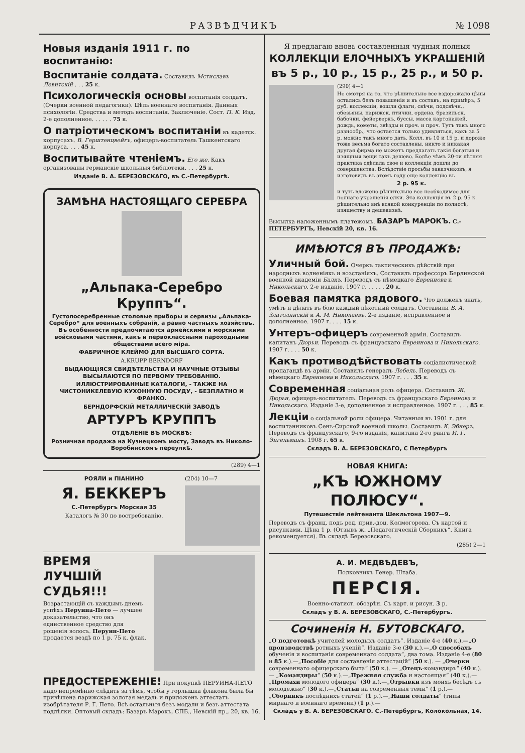РАЗВѢДЧИКЪ № 1098
Новыя изданія 1911 г. по воспитанію:
Воспитаніе солдата. Составилъ Мстиславъ Левитскій . . . 25 к.
Психологическія основы воспитанія солдатъ. (Очерки военной педагогики). Цѣль военнаго воспитанія. Данныя психологіи. Средства и методъ воспитанія. Заключеніе. Сост. П. К. Изд. 2-е дополненное. . . . . . 75 к.
О патріотическомъ воспитаніи въ кадетск. корпусахъ. В. Герштенцвейгъ, офицеръ-воспитатель Ташкентскаго корпуса. . . . 45 к.
Воспитывайте чтеніемъ. Его же. Какъ организованы германскіе школьныя библіотеки. . . . 25 к.
Изданіе В. А. БЕРЕЗОВСКАГО, въ С.-Петербургѣ.
ЗАМѢНА НАСТОЯЩАГО СЕРЕБРА
„Альпака-Серебро Круппъ“.
Густопосеребренные столовые приборы и сервизы „Альпака-Серебро“ для военныхъ собраній, а равно частныхъ хозяйствъ. Въ особенности предпочитаются армейскими и морскими войсковыми частями, какъ и первоклассными пароходными обществами всего міра.
ФАБРИЧНОЕ КЛЕЙМО ДЛЯ ВЫСШАГО СОРТА.
A.KRUPP BERNDORF
ВЫДАЮЩІЯСЯ СВИДѢТЕЛЬСТВА И НАУЧНЫЕ ОТЗЫВЫ ВЫСЫЛАЮТСЯ ПО ПЕРВОМУ ТРЕБОВАНІЮ.
ИЛЛЮСТРИРОВАННЫЕ КАТАЛОГИ, - ТАКЖЕ НА ЧИСТОНИКЕЛЕВУЮ КУХОННУЮ ПОСУДУ, - БЕЗПЛАТНО И ФРАНКО.
БЕРНДОРФСКІЙ МЕТАЛЛИЧЕСКІЙ ЗАВОДЪ
АРТУРЪ КРУППЪ
ОТДѢЛЕНІЕ ВЪ МОСКВѢ:
Розничная продажа на Кузнецкомъ мосту, Заводъ въ Николо-Воробинскомъ переулкѣ.
(289) 4—1
РОЯЛИ и ПІАНИНО
Я. БЕККЕРЪ
С.-Петербургъ Морская 35
Каталогъ № 30 по востребованію.
(204) 10—7
ВРЕМЯ ЛУЧШІЙ СУДЬЯ!!!
Возрастающій съ каждымъ днемъ успѣхъ Перуина-Пето — лучшее доказательство, что онъ единственное средство для рощенія волосъ. Перуин-Пето продается вездѣ по 1 р. 75 к. флак.
ПРЕДОСТЕРЕЖЕНІЕ! При покупкѣ ПЕРУИНА-ПЕТО надо непремѣнно слѣдить за тѣмъ, чтобы у горлышка флакона была бы привѣшена парижская золотая медаль и приложенъ аттестатъ изобрѣтателя Р. Г. Пето. Всѣ остальныя безъ модали и безъ аттестата подлѣлки. Оптовый складъ: Базаръ Марокъ, СПБ., Невскій пр., 20, кв. 16.
Я предлагаю вновь составленныя чудныя полныя
КОЛЛЕКЦІИ ЕЛОЧНЫХЪ УКРАШЕНІЙ
въ 5 р., 10 р., 15 р., 25 р., и 50 р.
(290) 4—1
Не смотря на то, что рѣшительно все вздорожало цѣны остались безъ повышенія и въ составъ, на примѣръ, 5 руб. коллекціи, вошли флаги, свѣчи, подсвѣчн., обезьяны, парижск. птички, ордена, бразильск. бабочки, фейерверкъ, буссы, масса картонажей, дождь, кометы, звѣзды и проч. и проч. Тутъ такъ много разнообр., что остается только удивляться, какъ за 5 р. можно такъ много дать. Колл. въ 10 и 15 р. и дороже тоже весьма богато составлены, никто и никакая другая фирма не можетъ предлагать такія богатыя и изящныя вещи такъ дешево. Болѣе чѣмъ 20-ти лѣтняя практика сдѣлала свое и коллекціи дошли до совершенства. Вслѣдствіе просьбы заказчиковъ, я изготовилъ въ этомъ году еще коллекцію въ
2 р. 95 к.
и тутъ вложено рѣшительно все необходимое для полнаго украшенія елки. Эта коллекція въ 2 р. 95 к. рѣшительно внѣ всякой конкуренціи по полнотѣ, изяществу и дешевизнѣ.
Высылка наложеннымъ платежомъ. БАЗАРЪ МАРОКЪ. С.-ПЕТЕРБУРГЪ, Невскій 20, кв. 16.
ИМѢЮТСЯ ВЪ ПРОДАЖѢ:
Уличный бой. Очеркъ тактическихъ дѣйствій при народныхъ волненіяхъ и возстаніяхъ. Составилъ профессоръ Берлинской военной академіи Балкъ. Переводъ съ нѣмецкаго Евреинова и Никольскаго. 2-е изданіе. 1907 г. . . . . . 20 к.
Боевая памятка рядового. Что долженъ знать, умѣть и дѣлать въ бою каждый пѣхотный солдатъ. Составили В. А. Златолинскій и А. М. Николаевъ. 2-е изданіе, исправленное и дополненное. 1907 г. . . . 15 к.
Унтеръ-офицеръ современной арміи. Составилъ капитанъ Дюрьи. Переводъ съ французскаго Евреинова и Никольскаго. 1907 г. . . . 50 к.
Какъ противодѣйствовать соціалистической пропагандѣ въ арміи. Составилъ генералъ Лебель. Переводъ съ нѣмецкаго Евреинова и Никольскаго. 1907 г. . . . 35 к.
Современная соціальная роль офицера. Составилъ Ж. Дюрьи, офицеръ-воспитатель. Переводъ съ французскаго Евреинова и Никольскаго. Изданіе 3-е, дополненное и исправленное. 1907 г. . . . 85 к.
Лекціи о соціальной роли офицера. Читанныя въ 1901 г. для воспитанниковъ Сенъ-Сирской военной школы. Составилъ К. Эбнеръ. Переводъ съ французскаго, 9-го изданія, капитана 2-го ранга И. Г. Энгельманъ. 1908 г. 65 к.
Складъ В. А. БЕРЕЗОВСКАГО, С Петербургъ
НОВАЯ КНИГА:
„КЪ ЮЖНОМУ ПОЛЮСУ“.
Путешествіе лейтенанта Шекльтона 1907—9.
Переводъ съ франц. подъ ред. прив.-доц. Колмогорова. Съ картой и рисунками. Цѣна 1 р. (Отзывъ ж. „Педагогическій Сборникъ“. Книга рекомендуется). Въ складѣ Березовскаго.
(285) 2—1
А. И. МЕДВѢДЕВЪ,
Полковникъ Генер. Штаба.
ПЕРСІЯ.
Военно-статист. обозрѣн. Съ карт. и рисун. 3 р.
Складъ у В. А. БЕРЕЗОВСКАГО, С.-Петербургъ.
Сочиненія Н. БУТОВСКАГО.
„О подготовкѣ учителей молодыхъ солдатъ“. Изданіе 4-е (40 к.).—„О производствѣ ротныхъ ученій“. Изданіе 3-е (30 к.).—„О способахъ обученія и воспитанія современнаго солдата“, два тома. Изданіе 4-е (80 и 85 к.).—„Пособіе для составленія аттестацій“ (50 к.). — „Очерки современнаго офицерскаго быта“ (50 к.). — „Отецъ-командиръ“ (40 к.). — „Командиры“ (50 к.).—„Прежняя служба и настоящая“ (40 к.).—„Промахи молодого офицера“ (30 к.).—„Отрывки изъ моихъ бесѣдъ съ молодежью“ (30 к.).—„Статьи на современныя темы“ (1 р.).—„Сборникъ послѣднихъ статей“ (1 р.).—„Наши солдаты“ (типы мирнаго и военнаго времени) (1 р.).—
Складъ у В. А. БЕРЕЗОВСКАГО. С.-Петербургъ, Колокольная, 14.